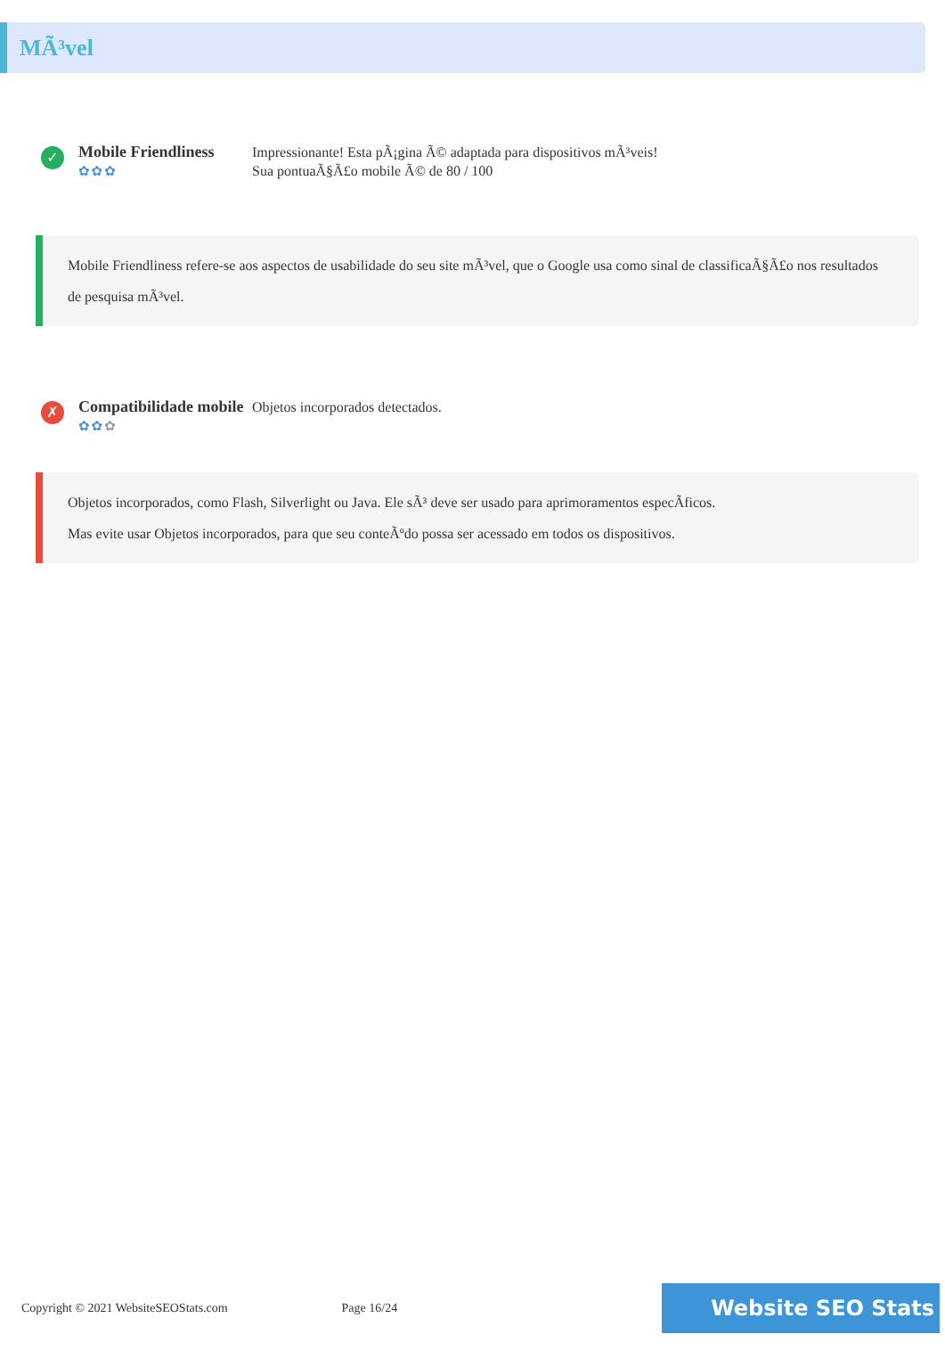MÃ³vel
✓
Mobile Friendliness
✿✿✿
Impressionante! Esta pÃ¡gina Ã© adaptada para dispositivos mÃ³veis!
Sua pontuaÃ§Ã£o mobile Ã© de 80 / 100
Mobile Friendliness refere-se aos aspectos de usabilidade do seu site mÃ³vel, que o Google usa como sinal de classificaÃ§Ã£o nos resultados de pesquisa mÃ³vel.
✗
Compatibilidade mobile
✿✿✿
Objetos incorporados detectados.
Objetos incorporados, como Flash, Silverlight ou Java. Ele sÃ³ deve ser usado para aprimoramentos especÃficos.
Mas evite usar Objetos incorporados, para que seu conteÃºdo possa ser acessado em todos os dispositivos.
Copyright © 2021 WebsiteSEOStats.com
Page 16/24
Website SEO Stats